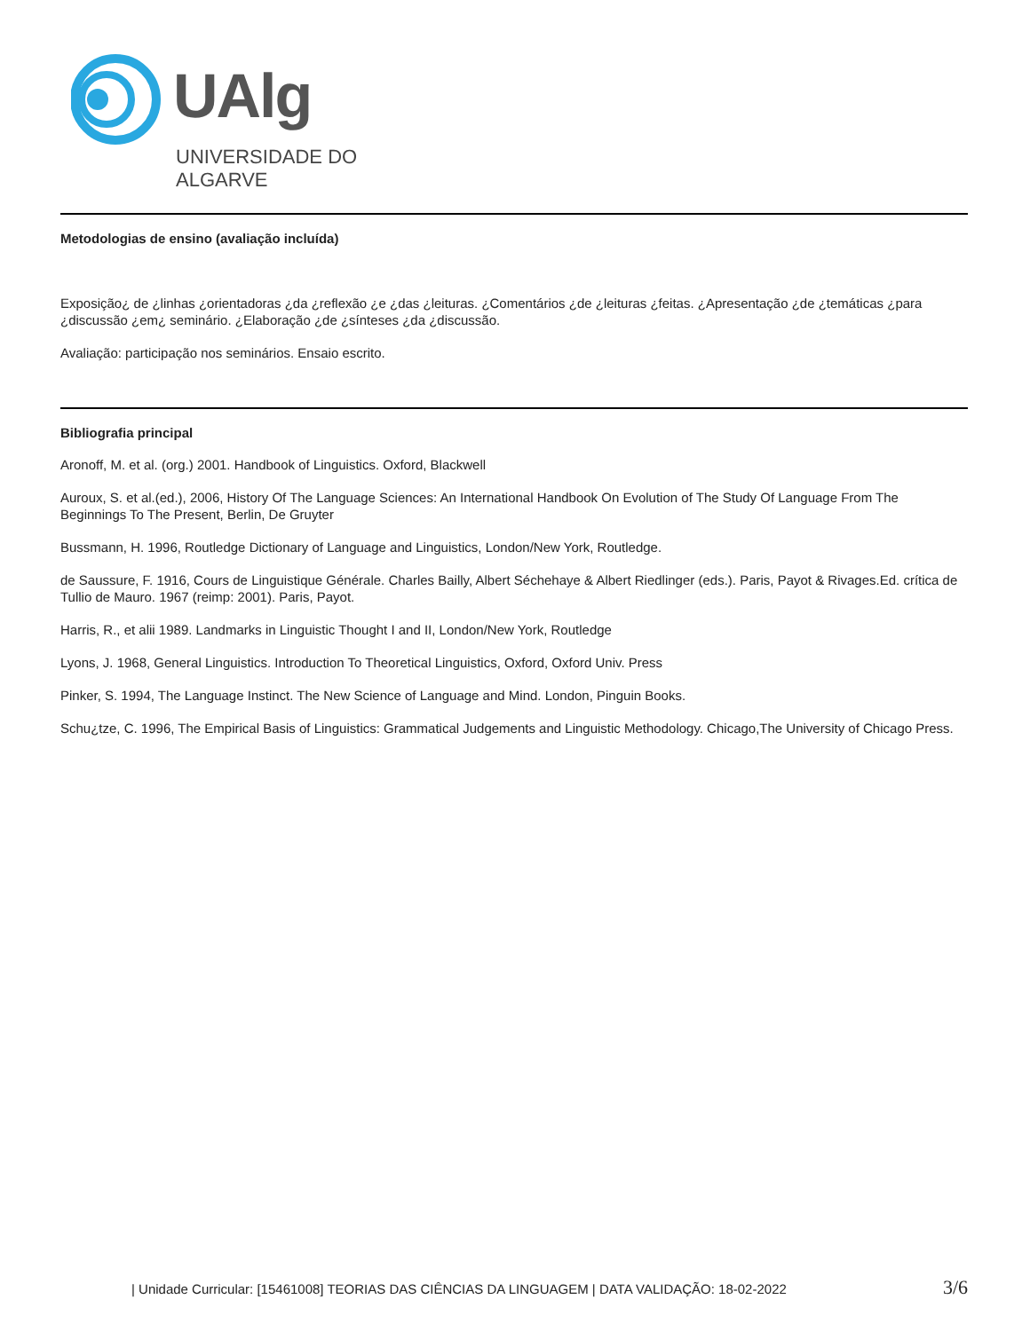UAlg
UNIVERSIDADE DO ALGARVE
Metodologias de ensino (avaliação incluída)
Exposição¿ de ¿linhas ¿orientadoras ¿da ¿reflexão ¿e ¿das ¿leituras. ¿Comentários ¿de ¿leituras ¿feitas. ¿Apresentação ¿de ¿temáticas ¿para ¿discussão ¿em¿ seminário. ¿Elaboração ¿de ¿sínteses ¿da ¿discussão.
Avaliação: participação nos seminários. Ensaio escrito.
Bibliografia principal
Aronoff, M. et al. (org.) 2001. Handbook of Linguistics. Oxford, Blackwell
Auroux, S. et al.(ed.), 2006, History Of The Language Sciences: An International Handbook On Evolution of The Study Of Language From The Beginnings To The Present, Berlin, De Gruyter
Bussmann, H. 1996, Routledge Dictionary of Language and Linguistics, London/New York, Routledge.
de Saussure, F. 1916, Cours de Linguistique Générale. Charles Bailly, Albert Séchehaye & Albert Riedlinger (eds.). Paris, Payot & Rivages.Ed. crítica de Tullio de Mauro. 1967 (reimp: 2001). Paris, Payot.
Harris, R., et alii 1989. Landmarks in Linguistic Thought I and II, London/New York, Routledge
Lyons, J. 1968, General Linguistics. Introduction To Theoretical Linguistics, Oxford, Oxford Univ. Press
Pinker, S. 1994, The Language Instinct. The New Science of Language and Mind. London, Pinguin Books.
Schu¿tze, C. 1996, The Empirical Basis of Linguistics: Grammatical Judgements and Linguistic Methodology. Chicago,The University of Chicago Press.
| Unidade Curricular: [15461008] TEORIAS DAS CIÊNCIAS DA LINGUAGEM | DATA VALIDAÇÃO: 18-02-2022 3/6